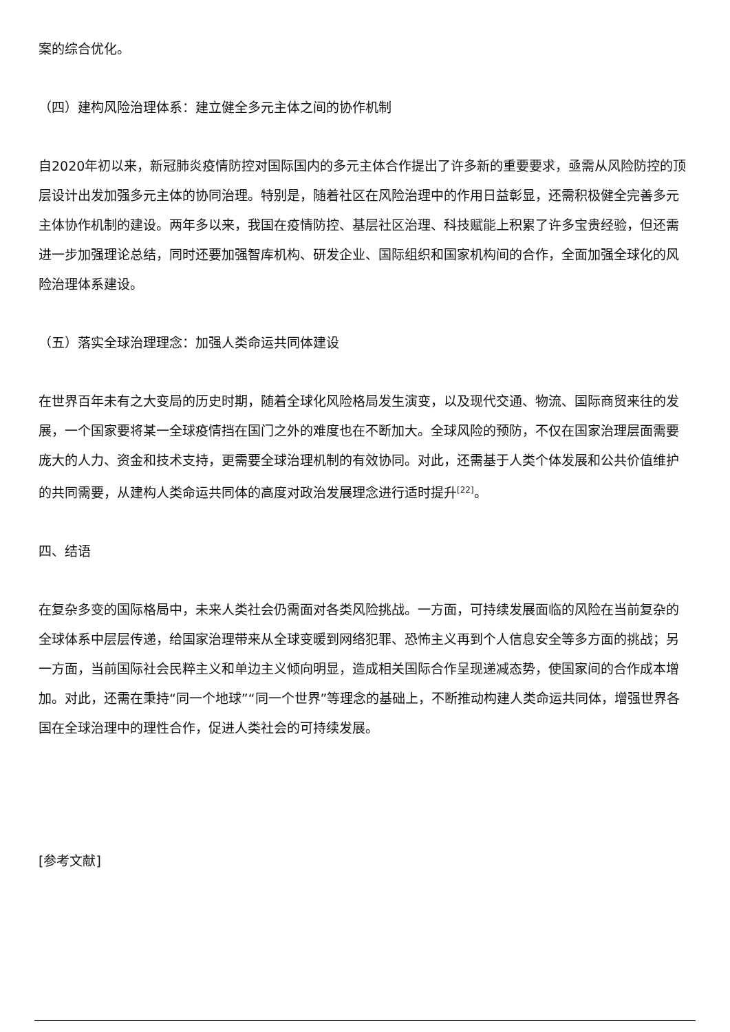案的综合优化。
（四）建构风险治理体系：建立健全多元主体之间的协作机制
自2020年初以来，新冠肺炎疫情防控对国际国内的多元主体合作提出了许多新的重要要求，亟需从风险防控的顶层设计出发加强多元主体的协同治理。特别是，随着社区在风险治理中的作用日益彰显，还需积极健全完善多元主体协作机制的建设。两年多以来，我国在疫情防控、基层社区治理、科技赋能上积累了许多宝贵经验，但还需进一步加强理论总结，同时还要加强智库机构、研发企业、国际组织和国家机构间的合作，全面加强全球化的风险治理体系建设。
（五）落实全球治理理念：加强人类命运共同体建设
在世界百年未有之大变局的历史时期，随着全球化风险格局发生演变，以及现代交通、物流、国际商贸来往的发展，一个国家要将某一全球疫情挡在国门之外的难度也在不断加大。全球风险的预防，不仅在国家治理层面需要庞大的人力、资金和技术支持，更需要全球治理机制的有效协同。对此，还需基于人类个体发展和公共价值维护的共同需要，从建构人类命运共同体的高度对政治发展理念进行适时提升<sup>[22]</sup>。
四、结语
在复杂多变的国际格局中，未来人类社会仍需面对各类风险挑战。一方面，可持续发展面临的风险在当前复杂的全球体系中层层传递，给国家治理带来从全球变暖到网络犯罪、恐怖主义再到个人信息安全等多方面的挑战；另一方面，当前国际社会民粹主义和单边主义倾向明显，造成相关国际合作呈现递减态势，使国家间的合作成本增加。对此，还需在秉持“同一个地球”“同一个世界”等理念的基础上，不断推动构建人类命运共同体，增强世界各国在全球治理中的理性合作，促进人类社会的可持续发展。
[参考文献]